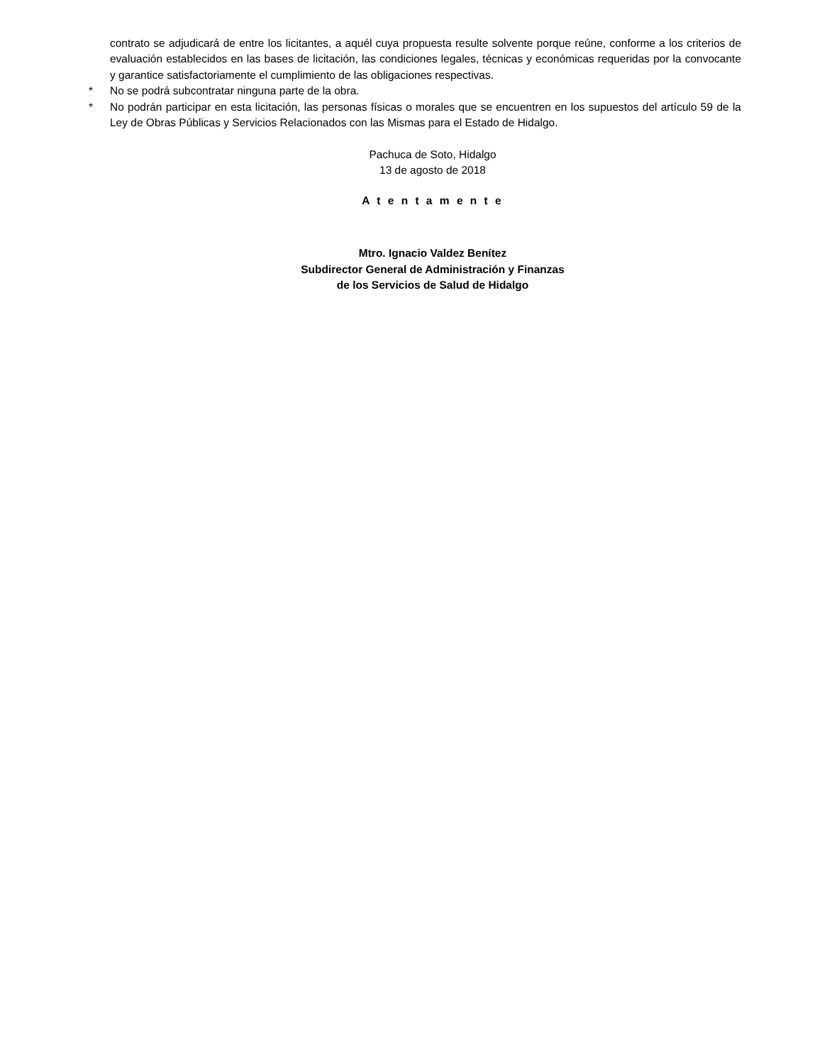contrato se adjudicará de entre los licitantes, a aquél cuya propuesta resulte solvente porque reúne, conforme a los criterios de evaluación establecidos en las bases de licitación, las condiciones legales, técnicas y económicas requeridas por la convocante y garantice satisfactoriamente el cumplimiento de las obligaciones respectivas.
* No se podrá subcontratar ninguna parte de la obra.
* No podrán participar en esta licitación, las personas físicas o morales que se encuentren en los supuestos del artículo 59 de la Ley de Obras Públicas y Servicios Relacionados con las Mismas para el Estado de Hidalgo.
Pachuca de Soto, Hidalgo
13 de agosto de 2018
A t e n t a m e n t e
Mtro. Ignacio Valdez Benítez
Subdirector General de Administración y Finanzas
de los Servicios de Salud de Hidalgo